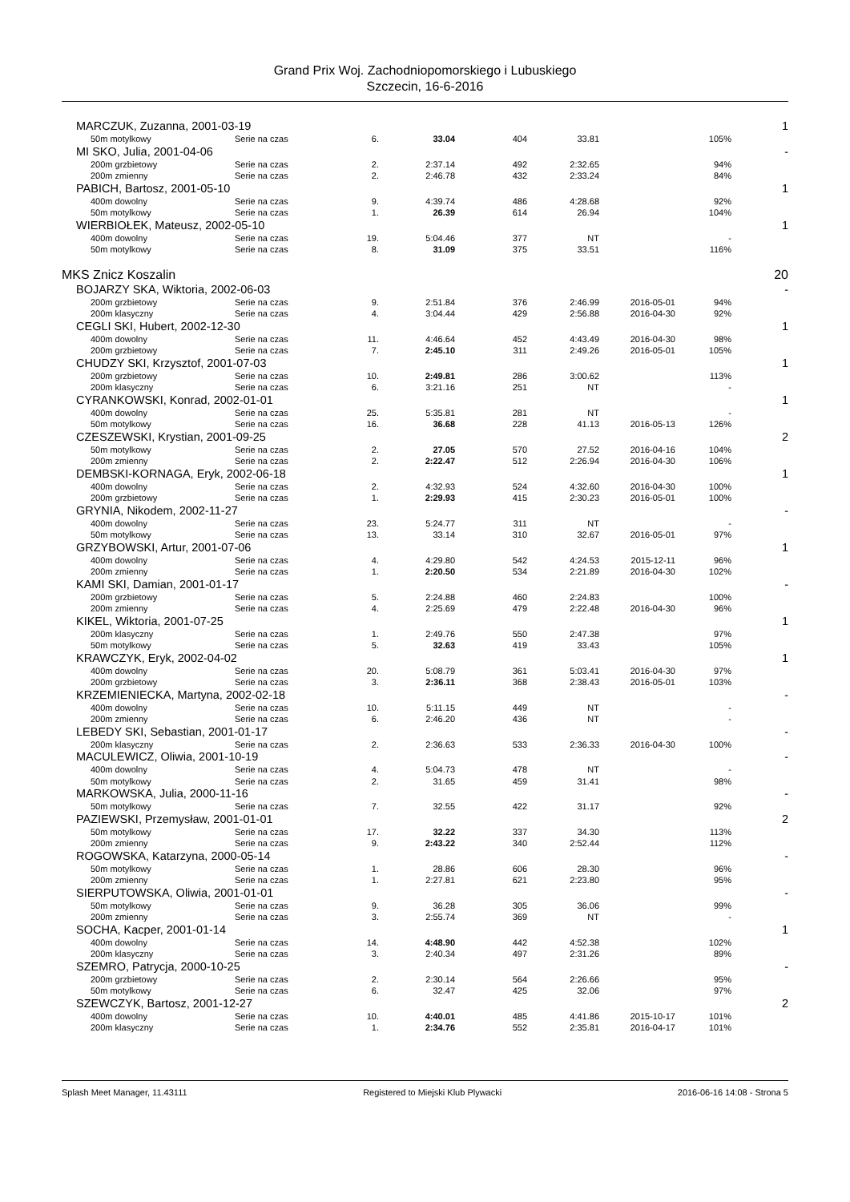Grand Prix Woj. Zachodniopomorskiego i Lubuskiego
Szczecin, 16-6-2016
| MARCZUK, Zuzanna, 2001-03-19 | | | | | | | | 1 |
| 50m motylkowy | Serie na czas | 6. | 33.04 | 404 | 33.81 | | 105% | |
| MI SKO, Julia, 2001-04-06 | | | | | | | | - |
| 200m grzbietowy | Serie na czas | 2. | 2:37.14 | 492 | 2:32.65 | | 94% | |
| 200m zmienny | Serie na czas | 2. | 2:46.78 | 432 | 2:33.24 | | 84% | |
| PABICH, Bartosz, 2001-05-10 | | | | | | | | 1 |
| 400m dowolny | Serie na czas | 9. | 4:39.74 | 486 | 4:28.68 | | 92% | |
| 50m motylkowy | Serie na czas | 1. | 26.39 | 614 | 26.94 | | 104% | |
| WIERBIOŁEK, Mateusz, 2002-05-10 | | | | | | | | 1 |
| 400m dowolny | Serie na czas | 19. | 5:04.46 | 377 | NT | | - | |
| 50m motylkowy | Serie na czas | 8. | 31.09 | 375 | 33.51 | | 116% | |
| MKS Znicz Koszalin | | | | | | | | 20 |
| BOJARZY SKA, Wiktoria, 2002-06-03 | | | | | | | | - |
| 200m grzbietowy | Serie na czas | 9. | 2:51.84 | 376 | 2:46.99 | 2016-05-01 | 94% | |
| 200m klasyczny | Serie na czas | 4. | 3:04.44 | 429 | 2:56.88 | 2016-04-30 | 92% | |
| CEGLI SKI, Hubert, 2002-12-30 | | | | | | | | 1 |
| 400m dowolny | Serie na czas | 11. | 4:46.64 | 452 | 4:43.49 | 2016-04-30 | 98% | |
| 200m grzbietowy | Serie na czas | 7. | 2:45.10 | 311 | 2:49.26 | 2016-05-01 | 105% | |
| CHUDZY SKI, Krzysztof, 2001-07-03 | | | | | | | | 1 |
| 200m grzbietowy | Serie na czas | 10. | 2:49.81 | 286 | 3:00.62 | | 113% | |
| 200m klasyczny | Serie na czas | 6. | 3:21.16 | 251 | NT | | - | |
| CYRANKOWSKI, Konrad, 2002-01-01 | | | | | | | | 1 |
| 400m dowolny | Serie na czas | 25. | 5:35.81 | 281 | NT | | - | |
| 50m motylkowy | Serie na czas | 16. | 36.68 | 228 | 41.13 | 2016-05-13 | 126% | |
| CZESZEWSKI, Krystian, 2001-09-25 | | | | | | | | 2 |
| 50m motylkowy | Serie na czas | 2. | 27.05 | 570 | 27.52 | 2016-04-16 | 104% | |
| 200m zmienny | Serie na czas | 2. | 2:22.47 | 512 | 2:26.94 | 2016-04-30 | 106% | |
| DEMBSKI-KORNAGA, Eryk, 2002-06-18 | | | | | | | | 1 |
| 400m dowolny | Serie na czas | 2. | 4:32.93 | 524 | 4:32.60 | 2016-04-30 | 100% | |
| 200m grzbietowy | Serie na czas | 1. | 2:29.93 | 415 | 2:30.23 | 2016-05-01 | 100% | |
| GRYNIA, Nikodem, 2002-11-27 | | | | | | | | - |
| 400m dowolny | Serie na czas | 23. | 5:24.77 | 311 | NT | | - | |
| 50m motylkowy | Serie na czas | 13. | 33.14 | 310 | 32.67 | 2016-05-01 | 97% | |
| GRZYBOWSKI, Artur, 2001-07-06 | | | | | | | | 1 |
| 400m dowolny | Serie na czas | 4. | 4:29.80 | 542 | 4:24.53 | 2015-12-11 | 96% | |
| 200m zmienny | Serie na czas | 1. | 2:20.50 | 534 | 2:21.89 | 2016-04-30 | 102% | |
| KAMI SKI, Damian, 2001-01-17 | | | | | | | | - |
| 200m grzbietowy | Serie na czas | 5. | 2:24.88 | 460 | 2:24.83 | | 100% | |
| 200m zmienny | Serie na czas | 4. | 2:25.69 | 479 | 2:22.48 | 2016-04-30 | 96% | |
| KIKEL, Wiktoria, 2001-07-25 | | | | | | | | 1 |
| 200m klasyczny | Serie na czas | 1. | 2:49.76 | 550 | 2:47.38 | | 97% | |
| 50m motylkowy | Serie na czas | 5. | 32.63 | 419 | 33.43 | | 105% | |
| KRAWCZYK, Eryk, 2002-04-02 | | | | | | | | 1 |
| 400m dowolny | Serie na czas | 20. | 5:08.79 | 361 | 5:03.41 | 2016-04-30 | 97% | |
| 200m grzbietowy | Serie na czas | 3. | 2:36.11 | 368 | 2:38.43 | 2016-05-01 | 103% | |
| KRZEMIENIECKA, Martyna, 2002-02-18 | | | | | | | | - |
| 400m dowolny | Serie na czas | 10. | 5:11.15 | 449 | NT | | - | |
| 200m zmienny | Serie na czas | 6. | 2:46.20 | 436 | NT | | - | |
| LEBEDY SKI, Sebastian, 2001-01-17 | | | | | | | | - |
| 200m klasyczny | Serie na czas | 2. | 2:36.63 | 533 | 2:36.33 | 2016-04-30 | 100% | |
| MACULEWICZ, Oliwia, 2001-10-19 | | | | | | | | - |
| 400m dowolny | Serie na czas | 4. | 5:04.73 | 478 | NT | | - | |
| 50m motylkowy | Serie na czas | 2. | 31.65 | 459 | 31.41 | | 98% | |
| MARKOWSKA, Julia, 2000-11-16 | | | | | | | | - |
| 50m motylkowy | Serie na czas | 7. | 32.55 | 422 | 31.17 | | 92% | |
| PAZIEWSKI, Przemysław, 2001-01-01 | | | | | | | | 2 |
| 50m motylkowy | Serie na czas | 17. | 32.22 | 337 | 34.30 | | 113% | |
| 200m zmienny | Serie na czas | 9. | 2:43.22 | 340 | 2:52.44 | | 112% | |
| ROGOWSKA, Katarzyna, 2000-05-14 | | | | | | | | - |
| 50m motylkowy | Serie na czas | 1. | 28.86 | 606 | 28.30 | | 96% | |
| 200m zmienny | Serie na czas | 1. | 2:27.81 | 621 | 2:23.80 | | 95% | |
| SIERPUTOWSKA, Oliwia, 2001-01-01 | | | | | | | | - |
| 50m motylkowy | Serie na czas | 9. | 36.28 | 305 | 36.06 | | 99% | |
| 200m zmienny | Serie na czas | 3. | 2:55.74 | 369 | NT | | - | |
| SOCHA, Kacper, 2001-01-14 | | | | | | | | 1 |
| 400m dowolny | Serie na czas | 14. | 4:48.90 | 442 | 4:52.38 | | 102% | |
| 200m klasyczny | Serie na czas | 3. | 2:40.34 | 497 | 2:31.26 | | 89% | |
| SZEMRO, Patrycja, 2000-10-25 | | | | | | | | - |
| 200m grzbietowy | Serie na czas | 2. | 2:30.14 | 564 | 2:26.66 | | 95% | |
| 50m motylkowy | Serie na czas | 6. | 32.47 | 425 | 32.06 | | 97% | |
| SZEWCZYK, Bartosz, 2001-12-27 | | | | | | | | 2 |
| 400m dowolny | Serie na czas | 10. | 4:40.01 | 485 | 4:41.86 | 2015-10-17 | 101% | |
| 200m klasyczny | Serie na czas | 1. | 2:34.76 | 552 | 2:35.81 | 2016-04-17 | 101% | |
Splash Meet Manager, 11.43111 Registered to Miejski Klub Plywacki 2016-06-16 14:08 - Strona 5